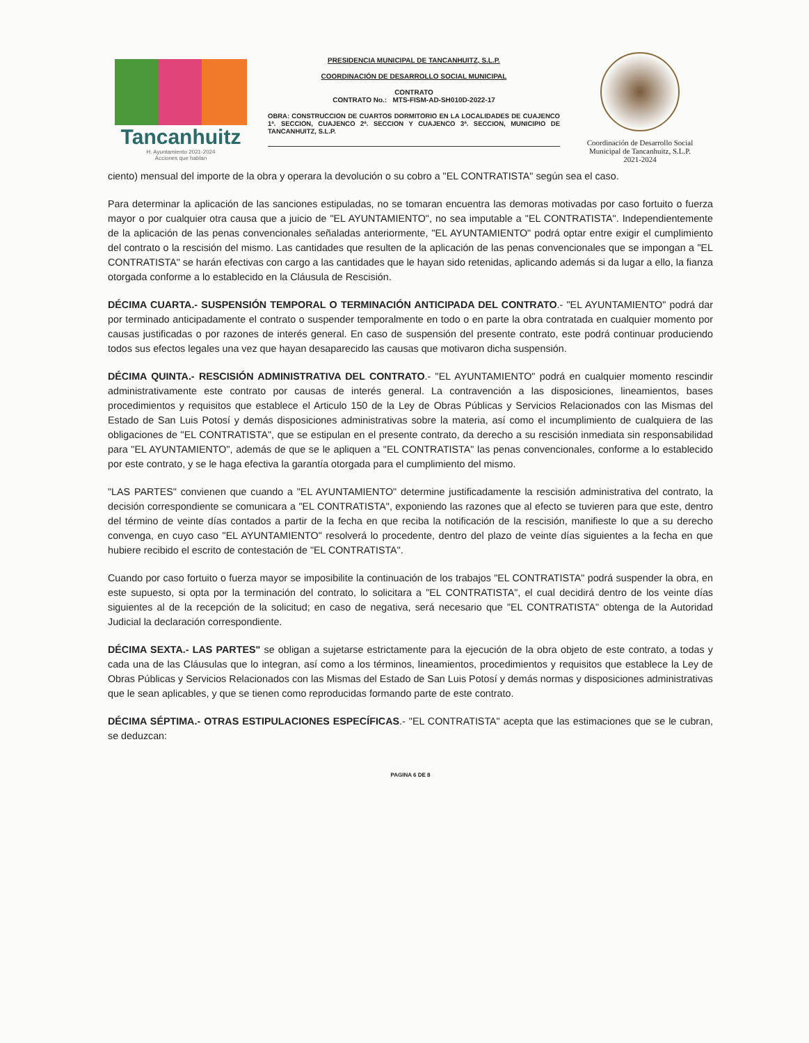Tancanhuitz
H. Ayuntamiento 2021-2024
Acciones que hablan
PRESIDENCIA MUNICIPAL DE TANCANHUITZ, S.L.P.
COORDINACIÓN DE DESARROLLO SOCIAL MUNICIPAL
CONTRATO
CONTRATO No.: MTS-FISM-AD-SH010D-2022-17
OBRA: CONSTRUCCION DE CUARTOS DORMITORIO EN LA LOCALIDADES DE CUAJENCO 1ª. SECCION, CUAJENCO 2ª. SECCION Y CUAJENCO 3ª. SECCION, MUNICIPIO DE TANCANHUITZ, S.L.P.
Coordinación de Desarrollo Social Municipal de Tancanhuitz, S.L.P.
2021-2024
ciento) mensual del importe de la obra y operara la devolución o su cobro a "EL CONTRATISTA" según sea el caso.
Para determinar la aplicación de las sanciones estipuladas, no se tomaran encuentra las demoras motivadas por caso fortuito o fuerza mayor o por cualquier otra causa que a juicio de "EL AYUNTAMIENTO", no sea imputable a "EL CONTRATISTA". Independientemente de la aplicación de las penas convencionales señaladas anteriormente, "EL AYUNTAMIENTO" podrá optar entre exigir el cumplimiento del contrato o la rescisión del mismo. Las cantidades que resulten de la aplicación de las penas convencionales que se impongan a "EL CONTRATISTA" se harán efectivas con cargo a las cantidades que le hayan sido retenidas, aplicando además si da lugar a ello, la fianza otorgada conforme a lo establecido en la Cláusula de Rescisión.
DÉCIMA CUARTA.- SUSPENSIÓN TEMPORAL O TERMINACIÓN ANTICIPADA DEL CONTRATO.- "EL AYUNTAMIENTO" podrá dar por terminado anticipadamente el contrato o suspender temporalmente en todo o en parte la obra contratada en cualquier momento por causas justificadas o por razones de interés general. En caso de suspensión del presente contrato, este podrá continuar produciendo todos sus efectos legales una vez que hayan desaparecido las causas que motivaron dicha suspensión.
DÉCIMA QUINTA.- RESCISIÓN ADMINISTRATIVA DEL CONTRATO.- "EL AYUNTAMIENTO" podrá en cualquier momento rescindir administrativamente este contrato por causas de interés general. La contravención a las disposiciones, lineamientos, bases procedimientos y requisitos que establece el Articulo 150 de la Ley de Obras Públicas y Servicios Relacionados con las Mismas del Estado de San Luis Potosí y demás disposiciones administrativas sobre la materia, así como el incumplimiento de cualquiera de las obligaciones de "EL CONTRATISTA", que se estipulan en el presente contrato, da derecho a su rescisión inmediata sin responsabilidad para "EL AYUNTAMIENTO", además de que se le apliquen a "EL CONTRATISTA" las penas convencionales, conforme a lo establecido por este contrato, y se le haga efectiva la garantía otorgada para el cumplimiento del mismo.
"LAS PARTES" convienen que cuando a "EL AYUNTAMIENTO" determine justificadamente la rescisión administrativa del contrato, la decisión correspondiente se comunicara a "EL CONTRATISTA", exponiendo las razones que al efecto se tuvieren para que este, dentro del término de veinte días contados a partir de la fecha en que reciba la notificación de la rescisión, manifieste lo que a su derecho convenga, en cuyo caso "EL AYUNTAMIENTO" resolverá lo procedente, dentro del plazo de veinte días siguientes a la fecha en que hubiere recibido el escrito de contestación de "EL CONTRATISTA".
Cuando por caso fortuito o fuerza mayor se imposibilite la continuación de los trabajos "EL CONTRATISTA" podrá suspender la obra, en este supuesto, si opta por la terminación del contrato, lo solicitara a "EL CONTRATISTA", el cual decidirá dentro de los veinte días siguientes al de la recepción de la solicitud; en caso de negativa, será necesario que "EL CONTRATISTA" obtenga de la Autoridad Judicial la declaración correspondiente.
DÉCIMA SEXTA.- LAS PARTES" se obligan a sujetarse estrictamente para la ejecución de la obra objeto de este contrato, a todas y cada una de las Cláusulas que lo integran, así como a los términos, lineamientos, procedimientos y requisitos que establece la Ley de Obras Públicas y Servicios Relacionados con las Mismas del Estado de San Luis Potosí y demás normas y disposiciones administrativas que le sean aplicables, y que se tienen como reproducidas formando parte de este contrato.
DÉCIMA SÉPTIMA.- OTRAS ESTIPULACIONES ESPECÍFICAS.- "EL CONTRATISTA" acepta que las estimaciones que se le cubran, se deduzcan:
PAGINA 6 DE 8